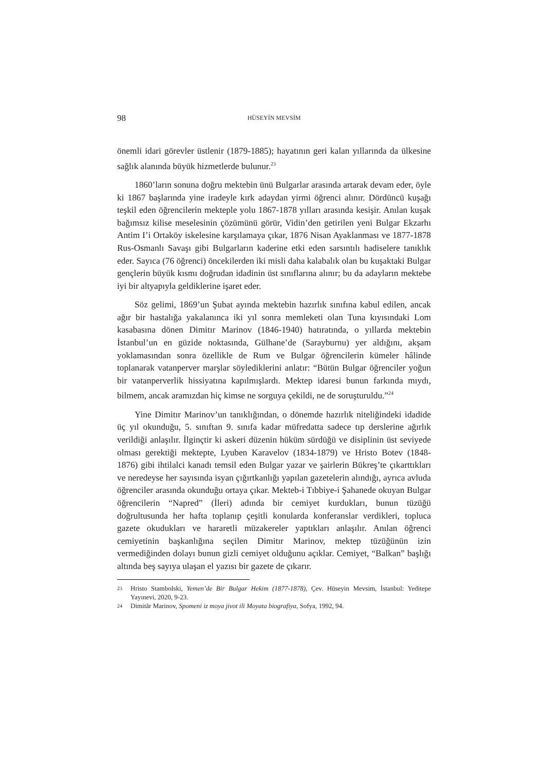98 HÜSEYİN MEVSİM
önemli idari görevler üstlenir (1879-1885); hayatının geri kalan yıllarında da ülkesine sağlık alanında büyük hizmetlerde bulunur.<sup>23</sup>
1860’ların sonuna doğru mektebin ünü Bulgarlar arasında artarak devam eder, öyle ki 1867 başlarında yine iradeyle kırk adaydan yirmi öğrenci alınır. Dördüncü kuşağı teşkil eden öğrencilerin mekteple yolu 1867-1878 yılları arasında kesişir. Anılan kuşak bağımsız kilise meselesinin çözümünü görür, Vidin’den getirilen yeni Bulgar Ekzarhı Antim I’i Ortaköy iskelesine karşılamaya çıkar, 1876 Nisan Ayaklanması ve 1877-1878 Rus-Osmanlı Savaşı gibi Bulgarların kaderine etki eden sarsıntılı hadiselere tanıklık eder. Sayıca (76 öğrenci) öncekilerden iki misli daha kalabalık olan bu kuşaktaki Bulgar gençlerin büyük kısmı doğrudan idadinin üst sınıflarına alınır; bu da adayların mektebe iyi bir altyapıyla geldiklerine işaret eder.
Söz gelimi, 1869’un Şubat ayında mektebin hazırlık sınıfına kabul edilen, ancak ağır bir hastalığa yakalanınca iki yıl sonra memleketi olan Tuna kıyısındaki Lom kasabasına dönen Dimitır Marinov (1846-1940) hatıratında, o yıllarda mektebin İstanbul’un en güzide noktasında, Gülhane’de (Sarayburnu) yer aldığını, akşam yoklamasından sonra özellikle de Rum ve Bulgar öğrencilerin kümeler hâlinde toplanarak vatanperver marşlar söylediklerini anlatır: “Bütün Bulgar öğrenciler yoğun bir vatanperverlik hissiyatına kapılmışlardı. Mektep idaresi bunun farkında mıydı, bilmem, ancak aramızdan hiç kimse ne sorguya çekildi, ne de soruşturuldu.”<sup>24</sup>
Yine Dimitır Marinov’un tanıklığından, o dönemde hazırlık niteliğindeki idadide üç yıl okunduğu, 5. sınıftan 9. sınıfa kadar müfredatta sadece tıp derslerine ağırlık verildiği anlaşılır. İlginçtir ki askeri düzenin hüküm sürdüğü ve disiplinin üst seviyede olması gerektiği mektepte, Lyuben Karavelov (1834-1879) ve Hristo Botev (1848-1876) gibi ihtilalci kanadı temsil eden Bulgar yazar ve şairlerin Bükreş’te çıkarttıkları ve neredeyse her sayısında isyan çığırtkanlığı yapılan gazetelerin alındığı, ayrıca avluda öğrenciler arasında okunduğu ortaya çıkar. Mekteb-i Tıbbiye-i Şahanede okuyan Bulgar öğrencilerin “Napred” (İleri) adında bir cemiyet kurdukları, bunun tüzüğü doğrultusunda her hafta toplanıp çeşitli konularda konferanslar verdikleri, topluca gazete okudukları ve hararetli müzakereler yaptıkları anlaşılır. Anılan öğrenci cemiyetinin başkanlığına seçilen Dimitır Marinov, mektep tüzüğünün izin vermediğinden dolayı bunun gizli cemiyet olduğunu açıklar. Cemiyet, “Balkan” başlığı altında beş sayıya ulaşan el yazısı bir gazete de çıkarır.
23 Hristo Stambolski, Yemen’de Bir Bulgar Hekim (1877-1878), Çev. Hüseyin Mevsim, İstanbul: Yeditepe Yayınevi, 2020, 9-23.
24 Dimităr Marinov, Spomeni iz moya jivot ili Moyata biografiya, Sofya, 1992, 94.